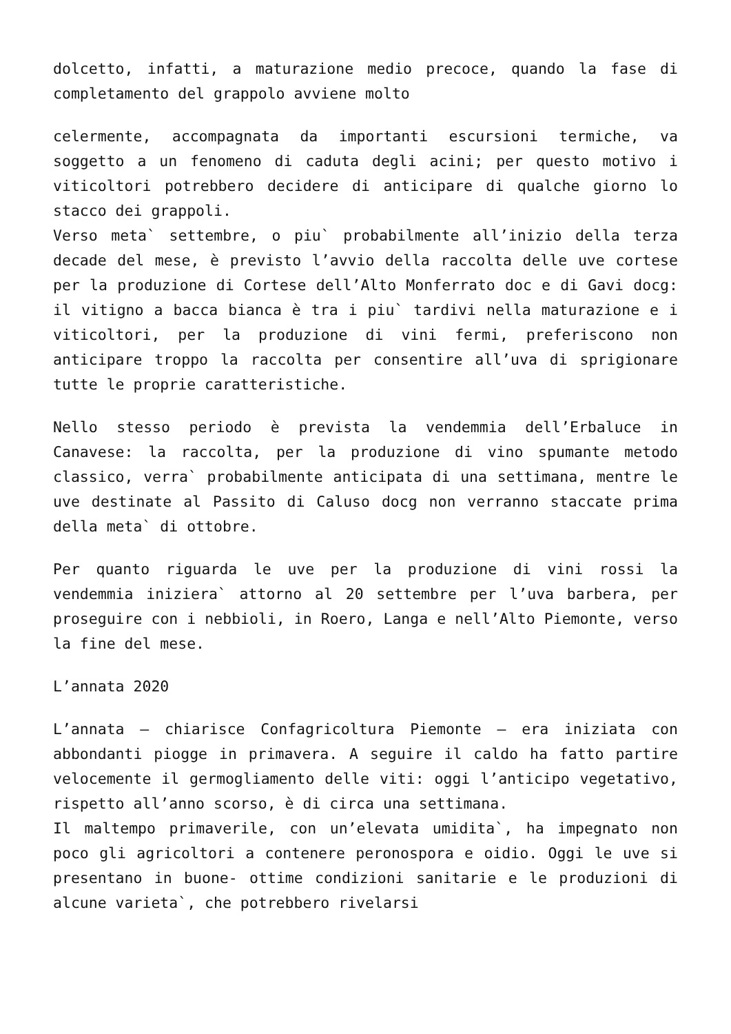dolcetto, infatti, a maturazione medio precoce, quando la fase di completamento del grappolo avviene molto
celermente, accompagnata da importanti escursioni termiche, va soggetto a un fenomeno di caduta degli acini; per questo motivo i viticoltori potrebbero decidere di anticipare di qualche giorno lo stacco dei grappoli.
Verso meta` settembre, o piu` probabilmente all’inizio della terza decade del mese, è previsto l’avvio della raccolta delle uve cortese per la produzione di Cortese dell’Alto Monferrato doc e di Gavi docg: il vitigno a bacca bianca è tra i piu` tardivi nella maturazione e i viticoltori, per la produzione di vini fermi, preferiscono non anticipare troppo la raccolta per consentire all’uva di sprigionare tutte le proprie caratteristiche.
Nello stesso periodo è prevista la vendemmia dell’Erbaluce in Canavese: la raccolta, per la produzione di vino spumante metodo classico, verra` probabilmente anticipata di una settimana, mentre le uve destinate al Passito di Caluso docg non verranno staccate prima della meta` di ottobre.
Per quanto riguarda le uve per la produzione di vini rossi la vendemmia iniziera` attorno al 20 settembre per l’uva barbera, per proseguire con i nebbioli, in Roero, Langa e nell’Alto Piemonte, verso la fine del mese.
L’annata 2020
L’annata – chiarisce Confagricoltura Piemonte – era iniziata con abbondanti piogge in primavera. A seguire il caldo ha fatto partire velocemente il germogliamento delle viti: oggi l’anticipo vegetativo, rispetto all’anno scorso, è di circa una settimana.
Il maltempo primaverile, con un’elevata umidita`, ha impegnato non poco gli agricoltori a contenere peronospora e oidio. Oggi le uve si presentano in buone- ottime condizioni sanitarie e le produzioni di alcune varieta`, che potrebbero rivelarsi